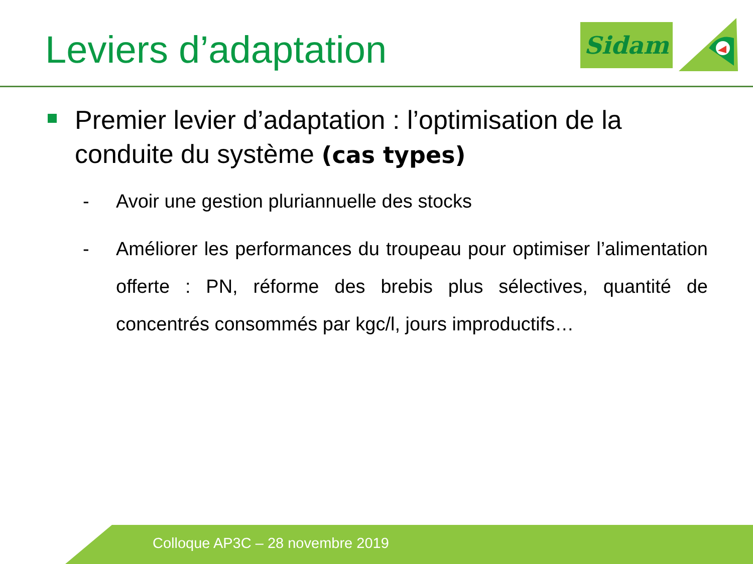Leviers d’adaptation Sidam
Premier levier d’adaptation : l’optimisation de la conduite du système (cas types)
- Avoir une gestion pluriannuelle des stocks
- Améliorer les performances du troupeau pour optimiser l’alimentation offerte : PN, réforme des brebis plus sélectives, quantité de concentrés consommés par kgc/l, jours improductifs…
Colloque AP3C – 28 novembre 2019